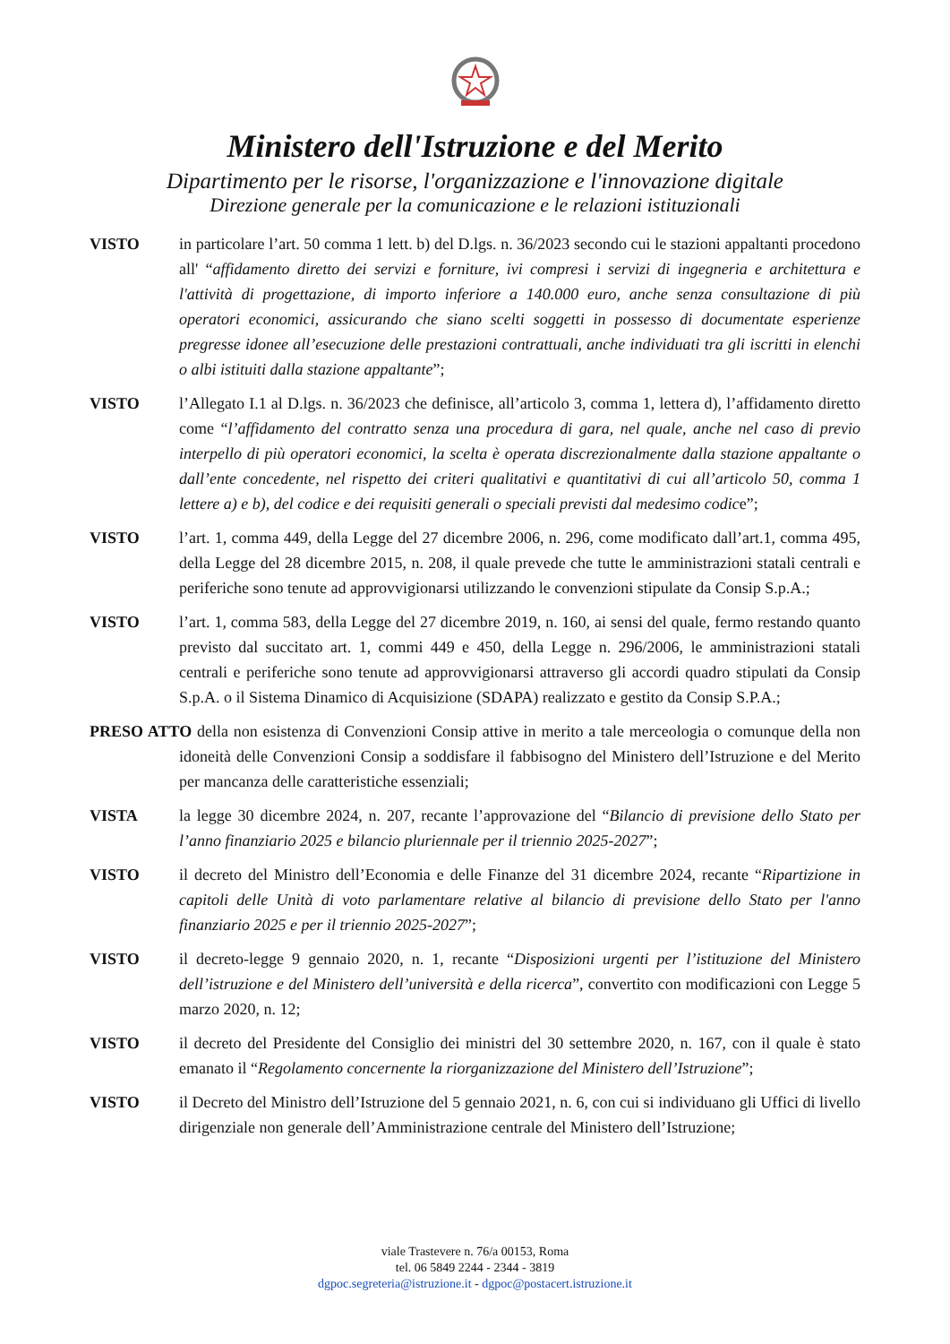Ministero dell'Istruzione e del Merito
Dipartimento per le risorse, l'organizzazione e l'innovazione digitale
Direzione generale per la comunicazione e le relazioni istituzionali
VISTO in particolare l’art. 50 comma 1 lett. b) del D.lgs. n. 36/2023 secondo cui le stazioni appaltanti procedono all' “affidamento diretto dei servizi e forniture, ivi compresi i servizi di ingegneria e architettura e l'attività di progettazione, di importo inferiore a 140.000 euro, anche senza consultazione di più operatori economici, assicurando che siano scelti soggetti in possesso di documentate esperienze pregresse idonee all’esecuzione delle prestazioni contrattuali, anche individuati tra gli iscritti in elenchi o albi istituiti dalla stazione appaltante”;
VISTO l’Allegato I.1 al D.lgs. n. 36/2023 che definisce, all’articolo 3, comma 1, lettera d), l’affidamento diretto come “l’affidamento del contratto senza una procedura di gara, nel quale, anche nel caso di previo interpello di più operatori economici, la scelta è operata discrezionalmente dalla stazione appaltante o dall’ente concedente, nel rispetto dei criteri qualitativi e quantitativi di cui all’articolo 50, comma 1 lettere a) e b), del codice e dei requisiti generali o speciali previsti dal medesimo codice”;
VISTO l’art. 1, comma 449, della Legge del 27 dicembre 2006, n. 296, come modificato dall’art.1, comma 495, della Legge del 28 dicembre 2015, n. 208, il quale prevede che tutte le amministrazioni statali centrali e periferiche sono tenute ad approvvigionarsi utilizzando le convenzioni stipulate da Consip S.p.A.;
VISTO l’art. 1, comma 583, della Legge del 27 dicembre 2019, n. 160, ai sensi del quale, fermo restando quanto previsto dal succitato art. 1, commi 449 e 450, della Legge n. 296/2006, le amministrazioni statali centrali e periferiche sono tenute ad approvvigionarsi attraverso gli accordi quadro stipulati da Consip S.p.A. o il Sistema Dinamico di Acquisizione (SDAPA) realizzato e gestito da Consip S.P.A.;
PRESO ATTO della non esistenza di Convenzioni Consip attive in merito a tale merceologia o comunque della non idoneità delle Convenzioni Consip a soddisfare il fabbisogno del Ministero dell’Istruzione e del Merito per mancanza delle caratteristiche essenziali;
VISTA la legge 30 dicembre 2024, n. 207, recante l’approvazione del “Bilancio di previsione dello Stato per l’anno finanziario 2025 e bilancio pluriennale per il triennio 2025-2027”;
VISTO il decreto del Ministro dell’Economia e delle Finanze del 31 dicembre 2024, recante “Ripartizione in capitoli delle Unità di voto parlamentare relative al bilancio di previsione dello Stato per l'anno finanziario 2025 e per il triennio 2025-2027”;
VISTO il decreto-legge 9 gennaio 2020, n. 1, recante “Disposizioni urgenti per l’istituzione del Ministero dell’istruzione e del Ministero dell’università e della ricerca”, convertito con modificazioni con Legge 5 marzo 2020, n. 12;
VISTO il decreto del Presidente del Consiglio dei ministri del 30 settembre 2020, n. 167, con il quale è stato emanato il “Regolamento concernente la riorganizzazione del Ministero dell’Istruzione”;
VISTO il Decreto del Ministro dell’Istruzione del 5 gennaio 2021, n. 6, con cui si individuano gli Uffici di livello dirigenziale non generale dell’Amministrazione centrale del Ministero dell’Istruzione;
viale Trastevere n. 76/a 00153, Roma
tel. 06 5849 2244 - 2344 - 3819
dgpoc.segreteria@istruzione.it - dgpoc@postacert.istruzione.it